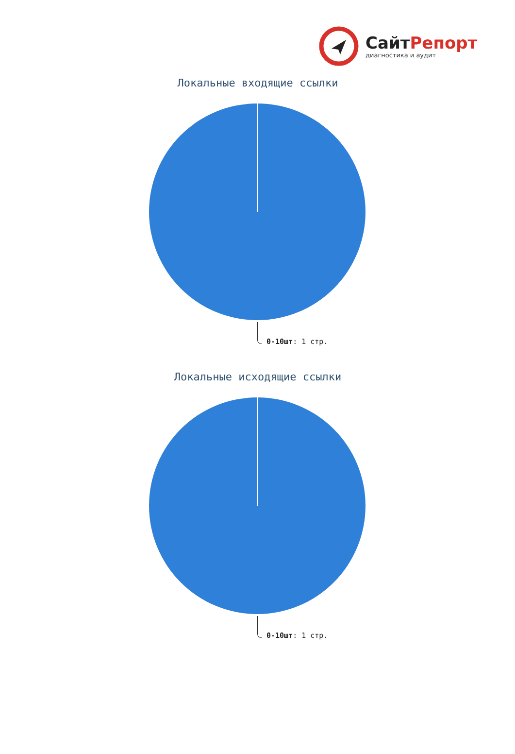СайтРепорт
диагностика и аудит
Локальные входящие ссылки
0-10шт: 1 стр.
Локальные исходящие ссылки
0-10шт: 1 стр.